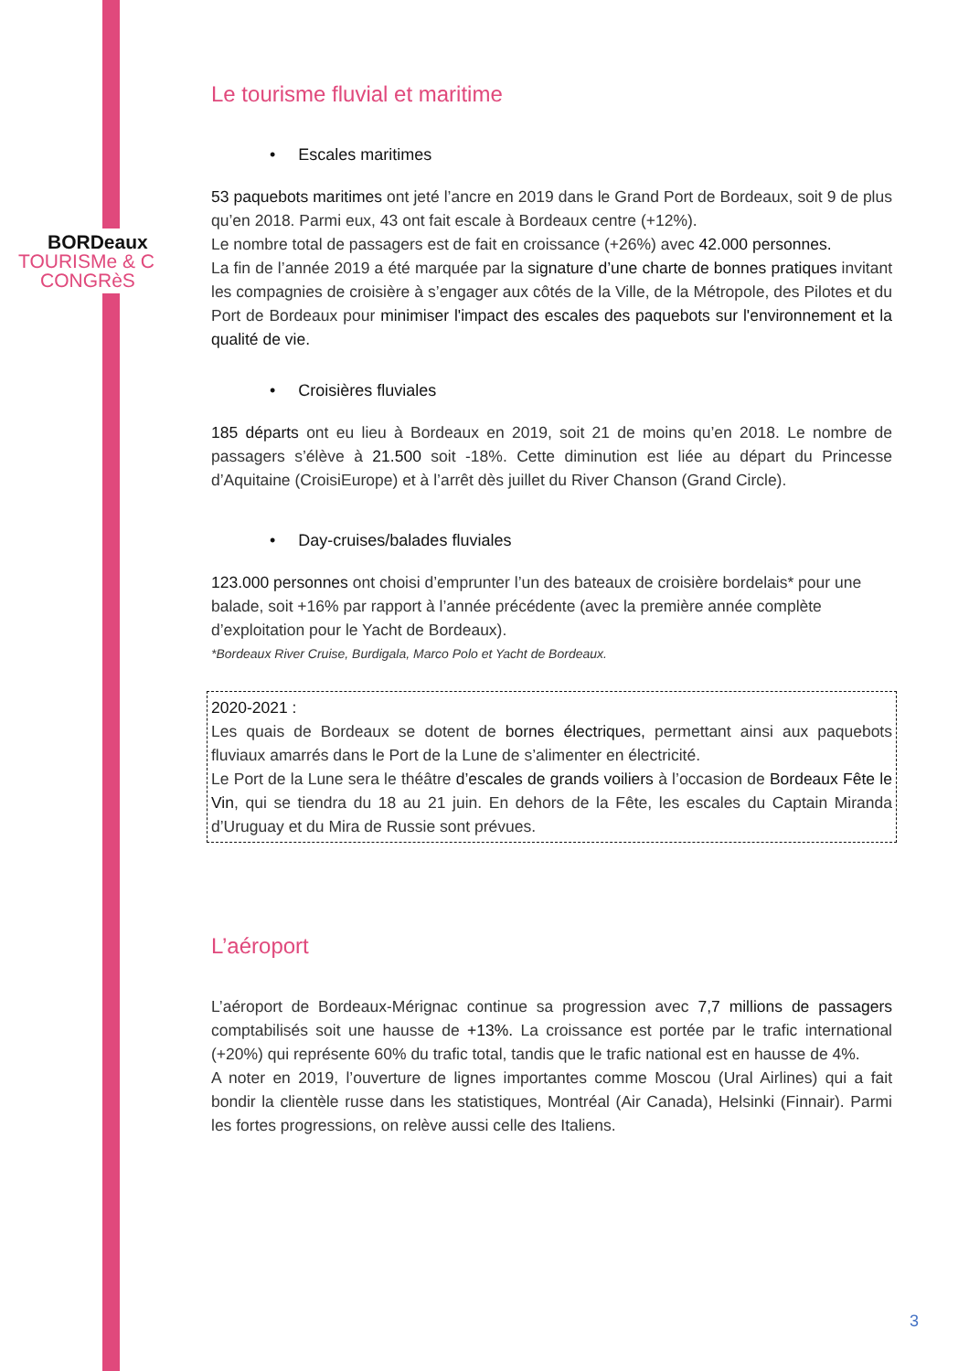BORDeaux
TOURISMe & C
CONGRèS
Le tourisme fluvial et maritime
• Escales maritimes
53 paquebots maritimes ont jeté l’ancre en 2019 dans le Grand Port de Bordeaux, soit 9 de plus qu’en 2018. Parmi eux, 43 ont fait escale à Bordeaux centre (+12%).
Le nombre total de passagers est de fait en croissance (+26%) avec 42.000 personnes.
La fin de l’année 2019 a été marquée par la signature d’une charte de bonnes pratiques invitant les compagnies de croisière à s’engager aux côtés de la Ville, de la Métropole, des Pilotes et du Port de Bordeaux pour minimiser l'impact des escales des paquebots sur l'environnement et la qualité de vie.
• Croisières fluviales
185 départs ont eu lieu à Bordeaux en 2019, soit 21 de moins qu’en 2018. Le nombre de passagers s’élève à 21.500 soit -18%. Cette diminution est liée au départ du Princesse d’Aquitaine (CroisiEurope) et à l’arrêt dès juillet du River Chanson (Grand Circle).
• Day-cruises/balades fluviales
123.000 personnes ont choisi d’emprunter l’un des bateaux de croisière bordelais* pour une balade, soit +16% par rapport à l’année précédente (avec la première année complète d’exploitation pour le Yacht de Bordeaux).
*Bordeaux River Cruise, Burdigala, Marco Polo et Yacht de Bordeaux.
2020-2021 :
Les quais de Bordeaux se dotent de bornes électriques, permettant ainsi aux paquebots fluviaux amarrés dans le Port de la Lune de s’alimenter en électricité.
Le Port de la Lune sera le théâtre d’escales de grands voiliers à l’occasion de Bordeaux Fête le Vin, qui se tiendra du 18 au 21 juin. En dehors de la Fête, les escales du Captain Miranda d’Uruguay et du Mira de Russie sont prévues.
L’aéroport
L’aéroport de Bordeaux-Mérignac continue sa progression avec 7,7 millions de passagers comptabilisés soit une hausse de +13%. La croissance est portée par le trafic international (+20%) qui représente 60% du trafic total, tandis que le trafic national est en hausse de 4%.
A noter en 2019, l’ouverture de lignes importantes comme Moscou (Ural Airlines) qui a fait bondir la clientèle russe dans les statistiques, Montréal (Air Canada), Helsinki (Finnair). Parmi les fortes progressions, on relève aussi celle des Italiens.
3